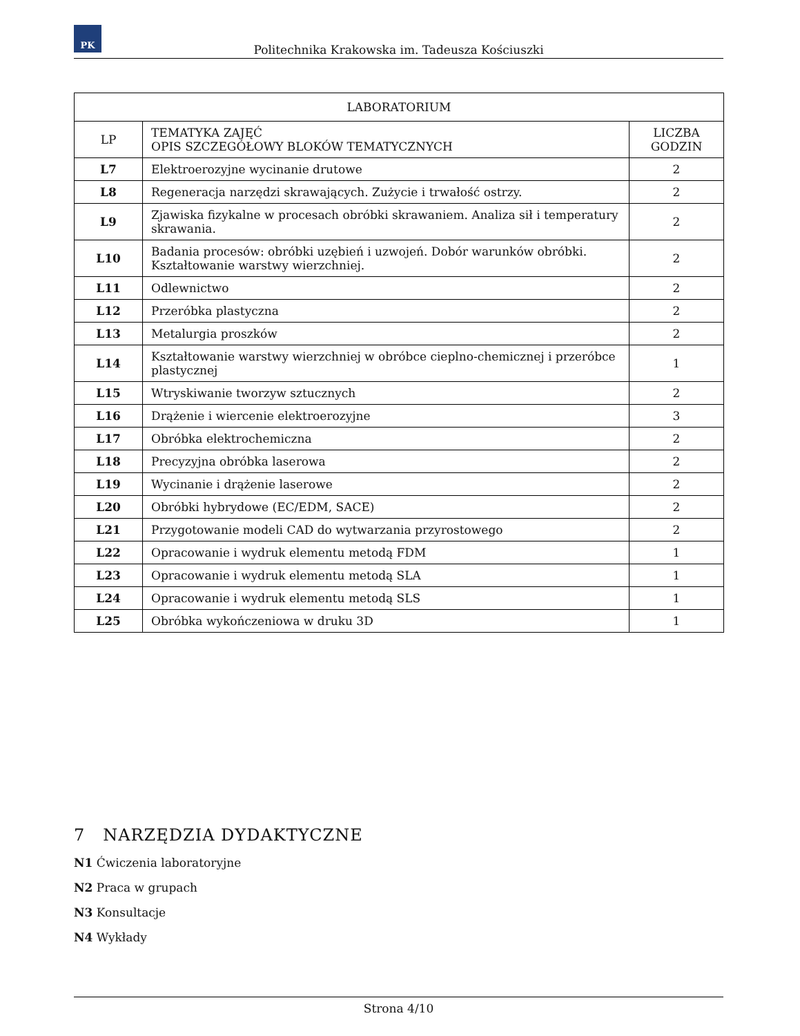PK
Politechnika Krakowska im. Tadeusza Kościuszki
| LABORATORIUM | | |
| --- | --- | --- |
| LP | TEMATYKA ZAJĘĆ OPIS SZCZEGÓŁOWY BLOKÓW TEMATYCZNYCH | LICZBA GODZIN |
| L7 | Elektroerozyjne wycinanie drutowe | 2 |
| L8 | Regeneracja narzędzi skrawających. Zużycie i trwałość ostrzy. | 2 |
| L9 | Zjawiska fizykalne w procesach obróbki skrawaniem. Analiza sił i temperatury skrawania. | 2 |
| L10 | Badania procesów: obróbki uzębień i uzwojeń. Dobór warunków obróbki. Kształtowanie warstwy wierzchniej. | 2 |
| L11 | Odlewnictwo | 2 |
| L12 | Przeróbka plastyczna | 2 |
| L13 | Metalurgia proszków | 2 |
| L14 | Kształtowanie warstwy wierzchniej w obróbce cieplno-chemicznej i przeróbce plastycznej | 1 |
| L15 | Wtryskiwanie tworzyw sztucznych | 2 |
| L16 | Drążenie i wiercenie elektroerozyjne | 3 |
| L17 | Obróbka elektrochemiczna | 2 |
| L18 | Precyzyjna obróbka laserowa | 2 |
| L19 | Wycinanie i drążenie laserowe | 2 |
| L20 | Obróbki hybrydowe (EC/EDM, SACE) | 2 |
| L21 | Przygotowanie modeli CAD do wytwarzania przyrostowego | 2 |
| L22 | Opracowanie i wydruk elementu metodą FDM | 1 |
| L23 | Opracowanie i wydruk elementu metodą SLA | 1 |
| L24 | Opracowanie i wydruk elementu metodą SLS | 1 |
| L25 | Obróbka wykończeniowa w druku 3D | 1 |
7 NARZĘDZIA DYDAKTYCZNE
N1 Ćwiczenia laboratoryjne
N2 Praca w grupach
N3 Konsultacje
N4 Wykłady
Strona 4/10